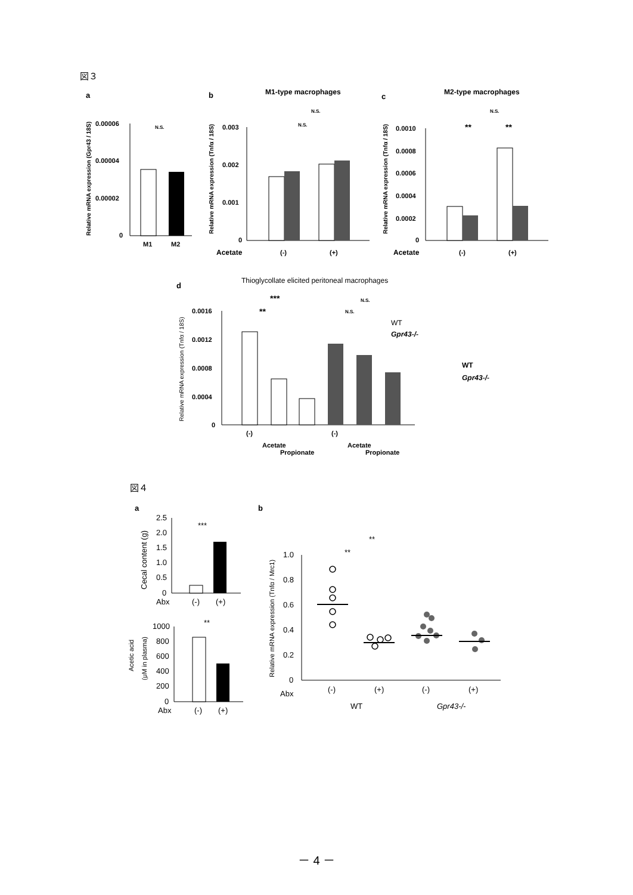図３
a
b
c
M1-type macrophages
M2-type macrophages
0.00006
0.00004
0.00002
0
M1
M2
N.S.
Relative mRNA expression (Gpr43 / 18S)
0.003
0.002
0.001
0
Acetate
(-)
(+)
N.S.
N.S.
Relative mRNA expression (Tnfα / 18S)
0.0010
0.0008
0.0006
0.0004
0.0002
0
Acetate
(-)
(+)
**
**
N.S.
Relative mRNA expression (Tnfα / 18S)
d
Thioglycollate elicited peritoneal macrophages
0.0016
0.0012
0.0008
0.0004
0
***
**
N.S.
N.S.
WT
Gpr43-/-
WT
Gpr43-/-
(-)
Acetate
Propionate
(-)
Acetate
Propionate
Relative mRNA expression (Tnfα / 18S)
図４
a
b
2.5
2.0
1.5
1.0
0.5
0
***
Abx
(-)
(+)
Cecal content (g)
1000
800
600
400
200
0
**
Abx
(-)
(+)
Acetic acid
(μM in plasma)
1.0
0.8
0.6
0.4
0.2
0
**
**
Abx
(-)
(+)
(-)
(+)
WT
Gpr43-/-
Relative mRNA expression (Tnfα / Mrc1)
－ 4 －